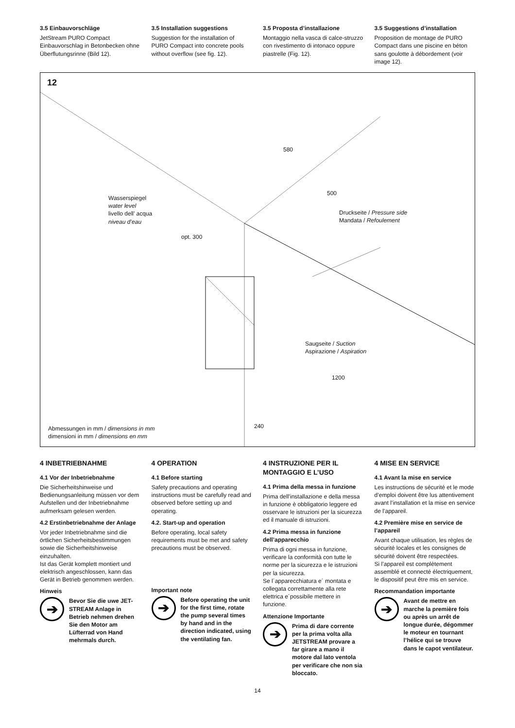3.5 Einbauvorschläge
JetStream PURO Compact Einbauvorschlag in Betonbecken ohne Überflutungsrinne (Bild 12).
3.5 Installation suggestions
Suggestion for the installation of PURO Compact into concrete pools without overflow (see fig. 12).
3.5 Proposta d’installazione
Montaggio nella vasca di calce-struzzo con rivestimento di intonaco oppure piastrelle (Fig. 12).
3.5 Suggestions d’installation
Proposition de montage de PURO Compact dans une piscine en béton sans goulotte à débordement (voir image 12).
12
580
500
Wasserspiegel
water level
livello dell’ acqua
niveau d’eau
opt. 300
Druckseite / Pressure side
Mandata / Refoulement
Saugseite / Suction
Aspirazione / Aspiration
1200
240
Abmessungen in mm / dimensions in mm
dimensioni in mm / dimensions en mm
4 INBETRIEBNAHME
4.1 Vor der Inbetriebnahme
Die Sicherheitshinweise und Bedienungsanleitung müssen vor dem Aufstellen und der Inbetriebnahme aufmerksam gelesen werden.
4.2 Erstinbetriebnahme der Anlage
Vor jeder Inbetriebnahme sind die örtlichen Sicherheitsbestimmungen sowie die Sicherheitshinweise einzuhalten.
Ist das Gerät komplett montiert und elektrisch angeschlossen, kann das Gerät in Betrieb genommen werden.
Hinweis
➔
Bevor Sie die uwe JET-STREAM Anlage in Betrieb nehmen drehen Sie den Motor am Lüfterrad von Hand mehrmals durch.
4 OPERATION
4.1 Before starting
Safety precautions and operating instructions must be carefully read and observed before setting up and operating.
4.2. Start-up and operation
Before operating, local safety requirements must be met and safety precautions must be observed.
Important note
➔
Before operating the unit for the first time, rotate the pump several times by hand and in the direction indicated, using the ventilating fan.
4 INSTRUZIONE PER IL MONTAGGIO E L’USO
4.1 Prima della messa in funzione
Prima dell’installazione e della messa in funzione è obbligatorio leggere ed osservare le istruzioni per la sicurezza ed il manuale di istruzioni.
4.2 Prima messa in funzione dell’apparecchio
Prima di ogni messa in funzione, verificare la conformità con tutte le norme per la sicurezza e le istruzioni per la sicurezza.
Se l´apparecchiatura e´ montata e collegata correttamente alla rete elettrica e´possibile mettere in funzione.
Attenzione Importante
➔
Prima di dare corrente per la prima volta alla JETSTREAM provare a far girare a mano il motore dal lato ventola per verificare che non sia bloccato.
4 MISE EN SERVICE
4.1 Avant la mise en service
Les instructions de sécurité et le mode d’emploi doivent être lus attentivement avant l’installation et la mise en service de l’appareil.
4.2 Première mise en service de l’appareil
Avant chaque utilisation, les règles de sécurité locales et les consignes de sécurité doivent être respectées.
Si l’appareil est complètement assemblé et connecté électriquement, le dispositif peut être mis en service.
Recommandation importante
➔
Avant de mettre en marche la première fois ou après un arrêt de longue durée, dégommer le moteur en tournant l’hélice qui se trouve dans le capot ventilateur.
14